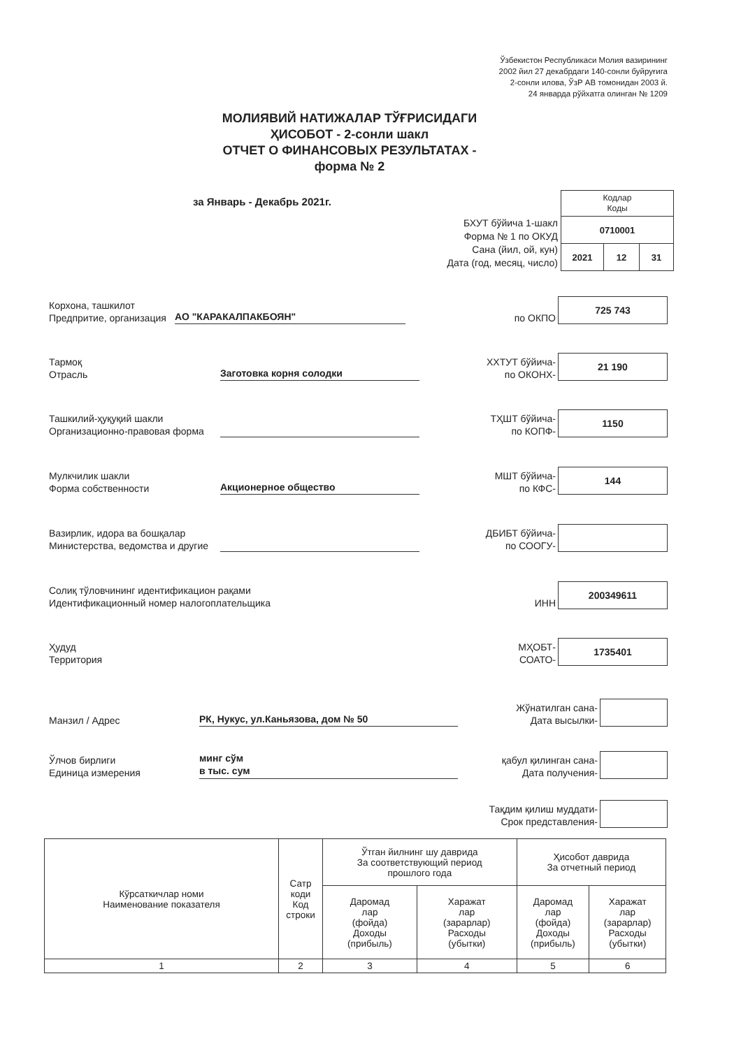Ўзбекистон Республикаси Молия вазирининг
2002 йил 27 декабрдаги 140-сонли буйруғига
2-сонли илова, ЎзР АВ томонидан 2003 й.
24 январда рўйхатга олинган № 1209
МОЛИЯВИЙ НАТИЖАЛАР ТЎҒРИСИДАГИ
ҲИСОБОТ - 2-сонли шакл
ОТЧЕТ О ФИНАНСОВЫХ РЕЗУЛЬТАТАХ -
форма № 2
за Январь - Декабрь 2021г.
БХУТ бўйича 1-шакл
Форма № 1 по ОКУД
Сана (йил, ой, кун)
Дата (год, месяц, число)
| Кодлар Коды | | |
| 0710001 | | |
| 2021 | 12 | 31 |
Корхона, ташкилот
Предпритие, организация
АО "КАРАКАЛПАКБОЯН"
по ОКПО
725 743
Тармоқ
Отрасль
Заготовка корня солодки
ХХТУТ бўйича-
по ОКОНХ-
21 190
Ташкилий-ҳуқуқий шакли
Организационно-правовая форма
ТҲШТ бўйича-
по КОПФ-
1150
Мулкчилик шакли
Форма собственности
Акционерное общество
МШТ бўйича-
по КФС-
144
Вазирлик, идора ва бошқалар
Министерства, ведомства и другие
ДБИБТ бўйича-
по СООГУ-
Солиқ тўловчининг идентификацион рақами
Идентификационный номер налогоплательщика
ИНН
200349611
Ҳудуд
Территория
МҲОБТ-
СОАТО-
1735401
Манзил / Адрес
РК, Нукус, ул.Каньязова, дом № 50
Жўнатилган сана-
Дата высылки-
Ўлчов бирлиги
Единица измерения
минг сўм
в тыс. сум
қабул қилинган сана-
Дата получения-
Тақдим қилиш муддати-
Срок представления-
| Кўрсаткичлар номи Наименование показателя | Сатр коди Код строки | Ўтган йилнинг шу даврида За соответствующий период прошлого года | | Ҳисобот даврида За отчетный период | |
| --- | --- | --- | --- | --- | --- |
| | | Даромад лар (фойда) Доходы (прибыль) | Харажат лар (зарарлар) Расходы (убытки) | Даромад лар (фойда) Доходы (прибыль) | Харажат лар (зарарлар) Расходы (убытки) |
| 1 | 2 | 3 | 4 | 5 | 6 |